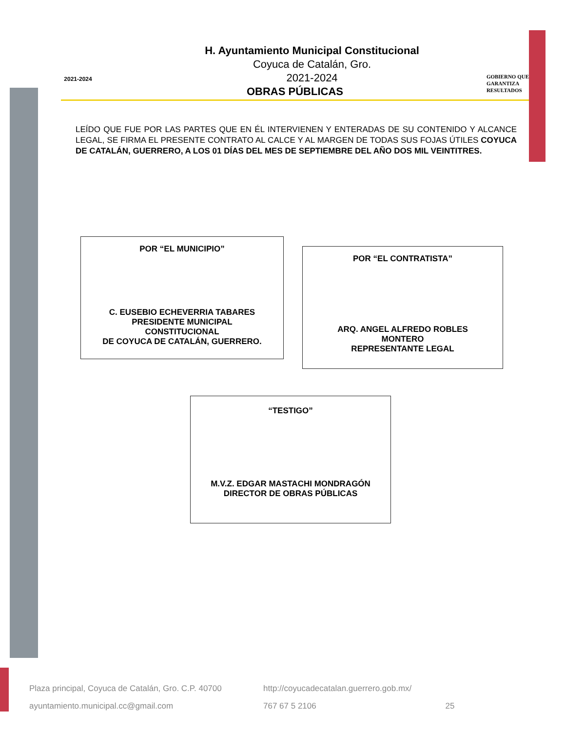2021-2024
GOBIERNO QUE
GARANTIZA
RESULTADOS
H. Ayuntamiento Municipal Constitucional
Coyuca de Catalán, Gro.
2021-2024
OBRAS PÚBLICAS
LEÍDO QUE FUE POR LAS PARTES QUE EN ÉL INTERVIENEN Y ENTERADAS DE SU CONTENIDO Y ALCANCE LEGAL, SE FIRMA EL PRESENTE CONTRATO AL CALCE Y AL MARGEN DE TODAS SUS FOJAS ÚTILES COYUCA DE CATALÁN, GUERRERO, A LOS 01 DÍAS DEL MES DE SEPTIEMBRE DEL AÑO DOS MIL VEINTITRES.
POR “EL MUNICIPIO”
C. EUSEBIO ECHEVERRIA TABARES
PRESIDENTE MUNICIPAL
CONSTITUCIONAL
DE COYUCA DE CATALÁN, GUERRERO.
POR “EL CONTRATISTA”
ARQ. ANGEL ALFREDO ROBLES
MONTERO
REPRESENTANTE LEGAL
“TESTIGO”
M.V.Z. EDGAR MASTACHI MONDRAGÓN
DIRECTOR DE OBRAS PÚBLICAS
Plaza principal, Coyuca de Catalán, Gro. C.P. 40700
http://coyucadecatalan.guerrero.gob.mx/ ayuntamiento.municipal.cc@gmail.com 767 67 5 2106 25